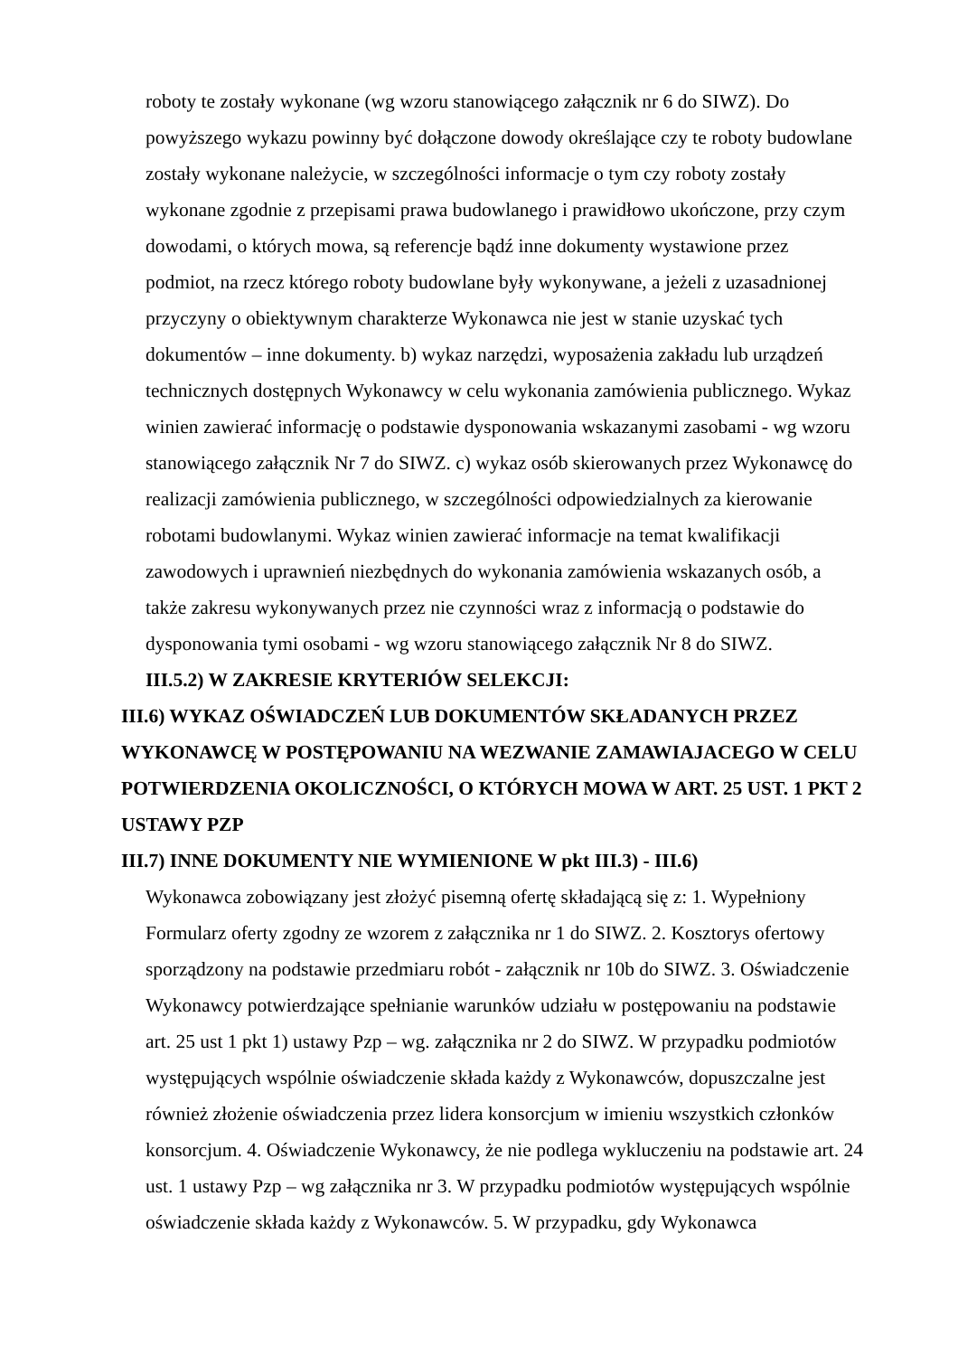roboty te zostały wykonane (wg wzoru stanowiącego załącznik nr 6 do SIWZ). Do powyższego wykazu powinny być dołączone dowody określające czy te roboty budowlane zostały wykonane należycie, w szczególności informacje o tym czy roboty zostały wykonane zgodnie z przepisami prawa budowlanego i prawidłowo ukończone, przy czym dowodami, o których mowa, są referencje bądź inne dokumenty wystawione przez podmiot, na rzecz którego roboty budowlane były wykonywane, a jeżeli z uzasadnionej przyczyny o obiektywnym charakterze Wykonawca nie jest w stanie uzyskać tych dokumentów – inne dokumenty. b) wykaz narzędzi, wyposażenia zakładu lub urządzeń technicznych dostępnych Wykonawcy w celu wykonania zamówienia publicznego. Wykaz winien zawierać informację o podstawie dysponowania wskazanymi zasobami - wg wzoru stanowiącego załącznik Nr 7 do SIWZ. c) wykaz osób skierowanych przez Wykonawcę do realizacji zamówienia publicznego, w szczególności odpowiedzialnych za kierowanie robotami budowlanymi. Wykaz winien zawierać informacje na temat kwalifikacji zawodowych i uprawnień niezbędnych do wykonania zamówienia wskazanych osób, a także zakresu wykonywanych przez nie czynności wraz z informacją o podstawie do dysponowania tymi osobami - wg wzoru stanowiącego załącznik Nr 8 do SIWZ.
III.5.2) W ZAKRESIE KRYTERIÓW SELEKCJI:
III.6) WYKAZ OŚWIADCZEŃ LUB DOKUMENTÓW SKŁADANYCH PRZEZ WYKONAWCĘ W POSTĘPOWANIU NA WEZWANIE ZAMAWIAJACEGO W CELU POTWIERDZENIA OKOLICZNOŚCI, O KTÓRYCH MOWA W ART. 25 UST. 1 PKT 2 USTAWY PZP
III.7) INNE DOKUMENTY NIE WYMIENIONE W pkt III.3) - III.6)
Wykonawca zobowiązany jest złożyć pisemną ofertę składającą się z: 1. Wypełniony Formularz oferty zgodny ze wzorem z załącznika nr 1 do SIWZ. 2. Kosztorys ofertowy sporządzony na podstawie przedmiaru robót - załącznik nr 10b do SIWZ. 3. Oświadczenie Wykonawcy potwierdzające spełnianie warunków udziału w postępowaniu na podstawie art. 25 ust 1 pkt 1) ustawy Pzp – wg. załącznika nr 2 do SIWZ. W przypadku podmiotów występujących wspólnie oświadczenie składa każdy z Wykonawców, dopuszczalne jest również złożenie oświadczenia przez lidera konsorcjum w imieniu wszystkich członków konsorcjum. 4. Oświadczenie Wykonawcy, że nie podlega wykluczeniu na podstawie art. 24 ust. 1 ustawy Pzp – wg załącznika nr 3. W przypadku podmiotów występujących wspólnie oświadczenie składa każdy z Wykonawców. 5. W przypadku, gdy Wykonawca